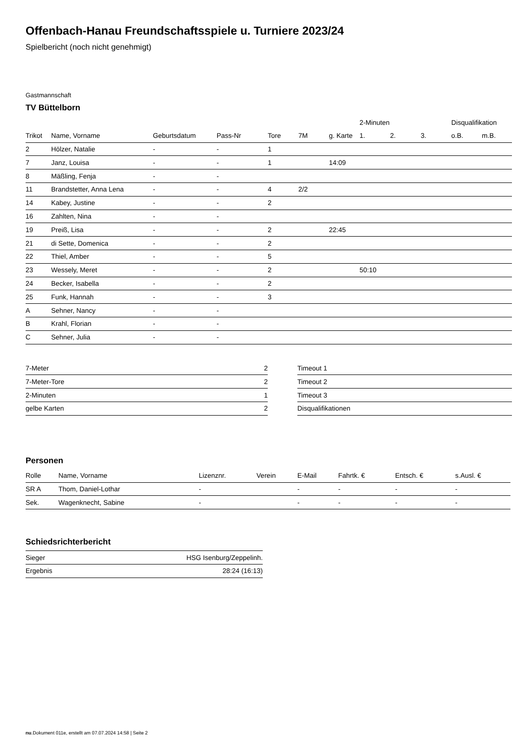Offenbach-Hanau Freundschaftsspiele u. Turniere 2023/24
Spielbericht (noch nicht genehmigt)
Gastmannschaft
TV Büttelborn
| | | | | | | | 2-Minuten | | | Disqualifikation | |
| --- | --- | --- | --- | --- | --- | --- | --- | --- | --- | --- | --- |
| Trikot | Name, Vorname | Geburtsdatum | Pass-Nr | Tore | 7M | g. Karte | 1. | 2. | 3. | o.B. | m.B. |
| 2 | Hölzer, Natalie | - | - | 1 | | | | | | | |
| 7 | Janz, Louisa | - | - | 1 | | 14:09 | | | | | |
| 8 | Mäßling, Fenja | - | - | | | | | | | | |
| 11 | Brandstetter, Anna Lena | - | - | 4 | 2/2 | | | | | | |
| 14 | Kabey, Justine | - | - | 2 | | | | | | | |
| 16 | Zahlten, Nina | - | - | | | | | | | | |
| 19 | Preiß, Lisa | - | - | 2 | | 22:45 | | | | | |
| 21 | di Sette, Domenica | - | - | 2 | | | | | | | |
| 22 | Thiel, Amber | - | - | 5 | | | | | | | |
| 23 | Wessely, Meret | - | - | 2 | | | 50:10 | | | | |
| 24 | Becker, Isabella | - | - | 2 | | | | | | | |
| 25 | Funk, Hannah | - | - | 3 | | | | | | | |
| A | Sehner, Nancy | - | - | | | | | | | | |
| B | Krahl, Florian | - | - | | | | | | | | |
| C | Sehner, Julia | - | - | | | | | | | | |
| 7-Meter | 2 |
| 7-Meter-Tore | 2 |
| 2-Minuten | 1 |
| gelbe Karten | 2 |
| Timeout 1 |
| Timeout 2 |
| Timeout 3 |
| Disqualifikationen |
Personen
| Rolle | Name, Vorname | Lizenznr. | Verein | E-Mail | Fahrtk. € | Entsch. € | s.Ausl. € |
| --- | --- | --- | --- | --- | --- | --- | --- |
| SR A | Thom, Daniel-Lothar | - | | - | - | - | - |
| Sek. | Wagenknecht, Sabine | - | | - | - | - | - |
Schiedsrichterbericht
| Sieger | HSG Isenburg/Zeppelinh. |
| Ergebnis | 28:24 (16:13) |
nu.Dokument 011e, erstellt am 07.07.2024 14:58 | Seite 2